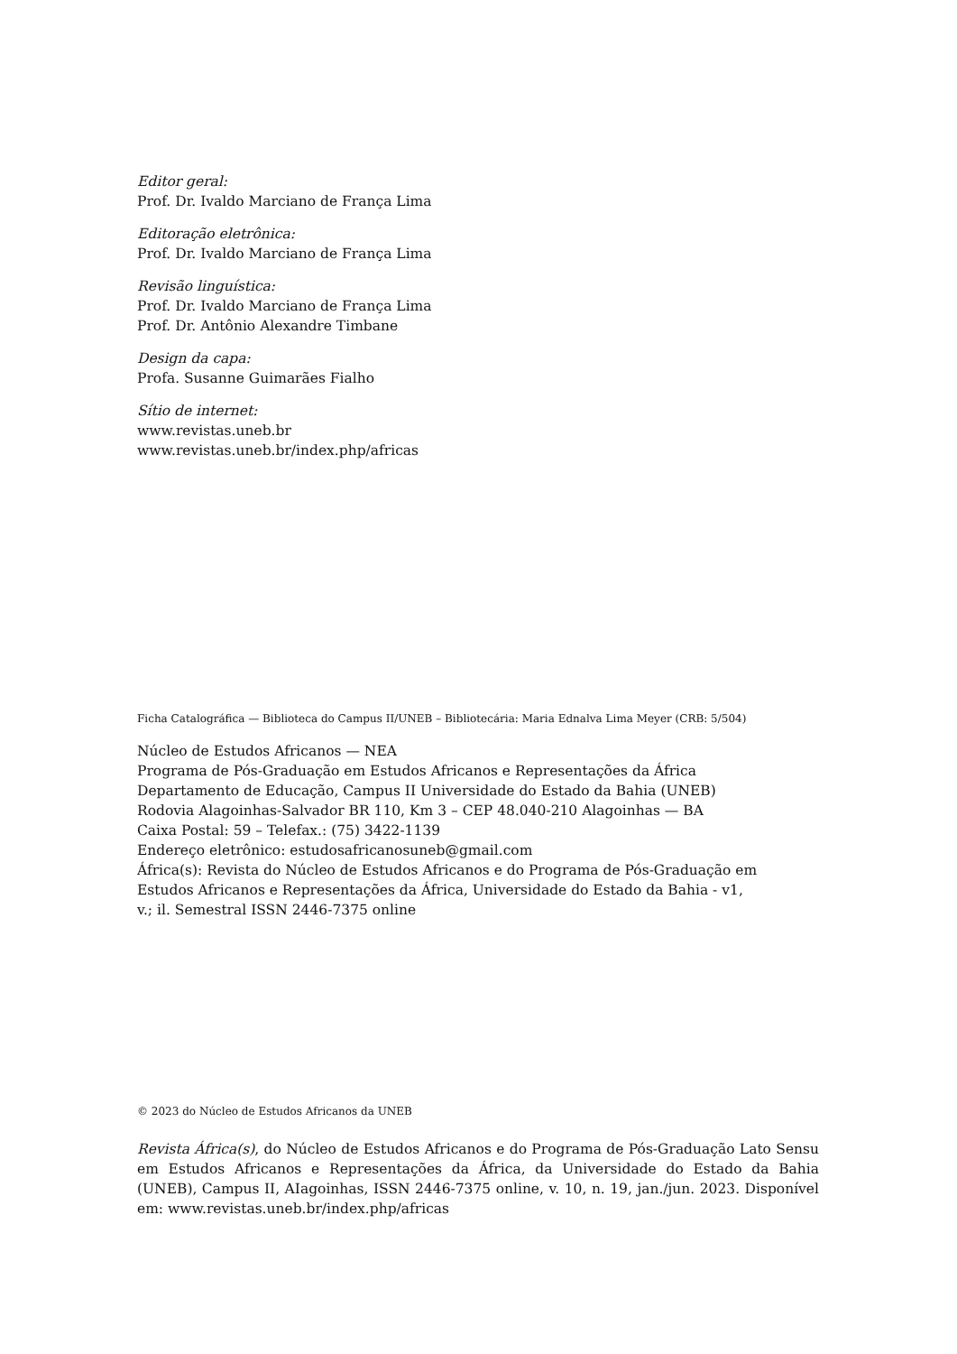Editor geral:
Prof. Dr. Ivaldo Marciano de França Lima
Editoração eletrônica:
Prof. Dr. Ivaldo Marciano de França Lima
Revisão linguística:
Prof. Dr. Ivaldo Marciano de França Lima
Prof. Dr. Antônio Alexandre Timbane
Design da capa:
Profa. Susanne Guimarães Fialho
Sítio de internet:
www.revistas.uneb.br
www.revistas.uneb.br/index.php/africas
Ficha Catalográfica — Biblioteca do Campus II/UNEB – Bibliotecária: Maria Ednalva Lima Meyer (CRB: 5/504)
Núcleo de Estudos Africanos — NEA
Programa de Pós-Graduação em Estudos Africanos e Representações da África
Departamento de Educação, Campus II Universidade do Estado da Bahia (UNEB)
Rodovia Alagoinhas-Salvador BR 110, Km 3 – CEP 48.040-210 Alagoinhas — BA
Caixa Postal: 59 – Telefax.: (75) 3422-1139
Endereço eletrônico: estudosafricanosuneb@gmail.com
África(s): Revista do Núcleo de Estudos Africanos e do Programa de Pós-Graduação em
Estudos Africanos e Representações da África, Universidade do Estado da Bahia - v1,
v.; il. Semestral ISSN 2446-7375 online
© 2023 do Núcleo de Estudos Africanos da UNEB
Revista África(s), do Núcleo de Estudos Africanos e do Programa de Pós-Graduação Lato Sensu em Estudos Africanos e Representações da África, da Universidade do Estado da Bahia (UNEB), Campus II, AIagoinhas, ISSN 2446-7375 online, v. 10, n. 19, jan./jun. 2023. Disponível em: www.revistas.uneb.br/index.php/africas